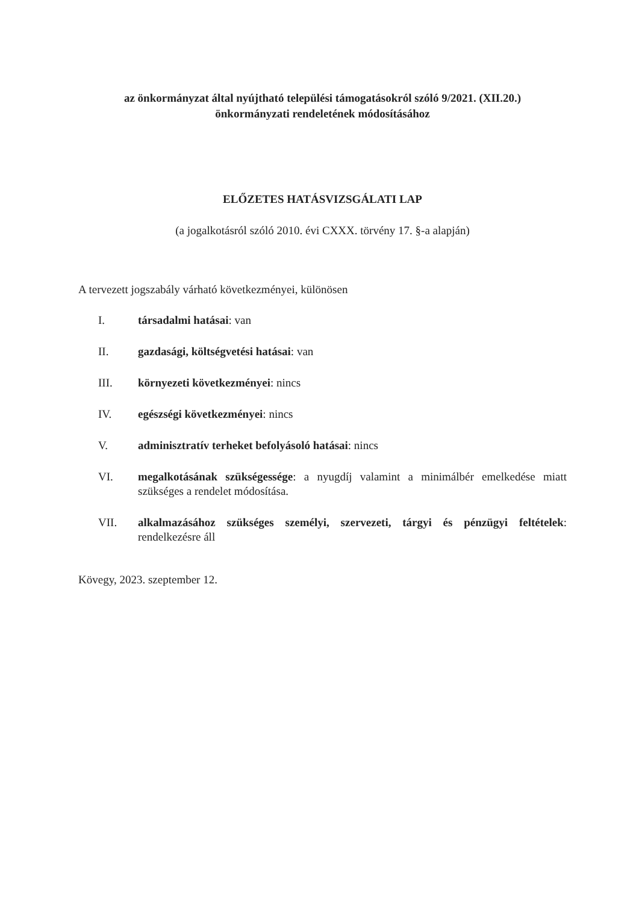az önkormányzat által nyújtható települési támogatásokról szóló 9/2021. (XII.20.)
önkormányzati rendeletének módosításához
ELŐZETES HATÁSVIZSGÁLATI LAP
(a jogalkotásról szóló 2010. évi CXXX. törvény 17. §-a alapján)
A tervezett jogszabály várható következményei, különösen
I. társadalmi hatásai: van
II. gazdasági, költségvetési hatásai: van
III. környezeti következményei: nincs
IV. egészségi következményei: nincs
V. adminisztratív terheket befolyásoló hatásai: nincs
VI. megalkotásának szükségessége: a nyugdíj valamint a minimálbér emelkedése miatt szükséges a rendelet módosítása.
VII. alkalmazásához szükséges személyi, szervezeti, tárgyi és pénzügyi feltételek: rendelkezésre áll
Kövegy, 2023. szeptember 12.